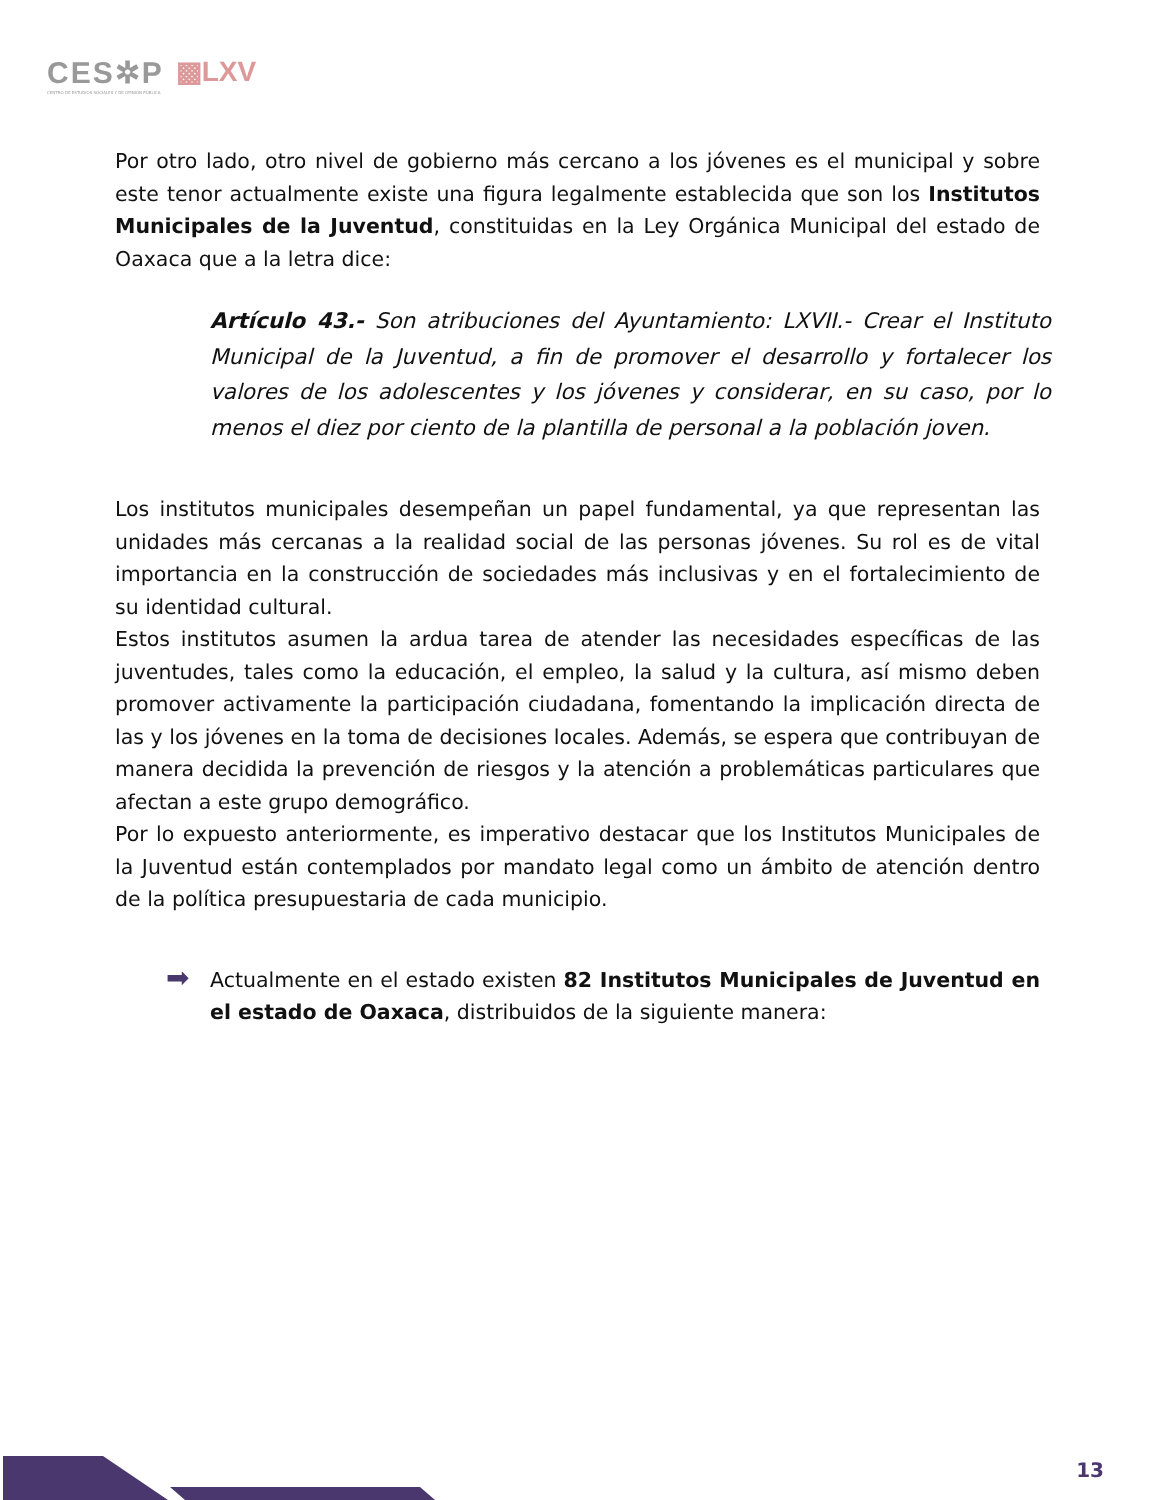CES✲P
CENTRO DE ESTUDIOS SOCIALES Y DE OPINIÓN PÚBLICA
▩LXV
Por otro lado, otro nivel de gobierno más cercano a los jóvenes es el municipal y sobre este tenor actualmente existe una figura legalmente establecida que son los Institutos Municipales de la Juventud, constituidas en la Ley Orgánica Municipal del estado de Oaxaca que a la letra dice:
Artículo 43.- Son atribuciones del Ayuntamiento: LXVII.- Crear el Instituto Municipal de la Juventud, a fin de promover el desarrollo y fortalecer los valores de los adolescentes y los jóvenes y considerar, en su caso, por lo menos el diez por ciento de la plantilla de personal a la población joven.
Los institutos municipales desempeñan un papel fundamental, ya que representan las unidades más cercanas a la realidad social de las personas jóvenes. Su rol es de vital importancia en la construcción de sociedades más inclusivas y en el fortalecimiento de su identidad cultural.
Estos institutos asumen la ardua tarea de atender las necesidades específicas de las juventudes, tales como la educación, el empleo, la salud y la cultura, así mismo deben promover activamente la participación ciudadana, fomentando la implicación directa de las y los jóvenes en la toma de decisiones locales. Además, se espera que contribuyan de manera decidida la prevención de riesgos y la atención a problemáticas particulares que afectan a este grupo demográfico.
Por lo expuesto anteriormente, es imperativo destacar que los Institutos Municipales de la Juventud están contemplados por mandato legal como un ámbito de atención dentro de la política presupuestaria de cada municipio.
➡ Actualmente en el estado existen 82 Institutos Municipales de Juventud en el estado de Oaxaca, distribuidos de la siguiente manera:
13